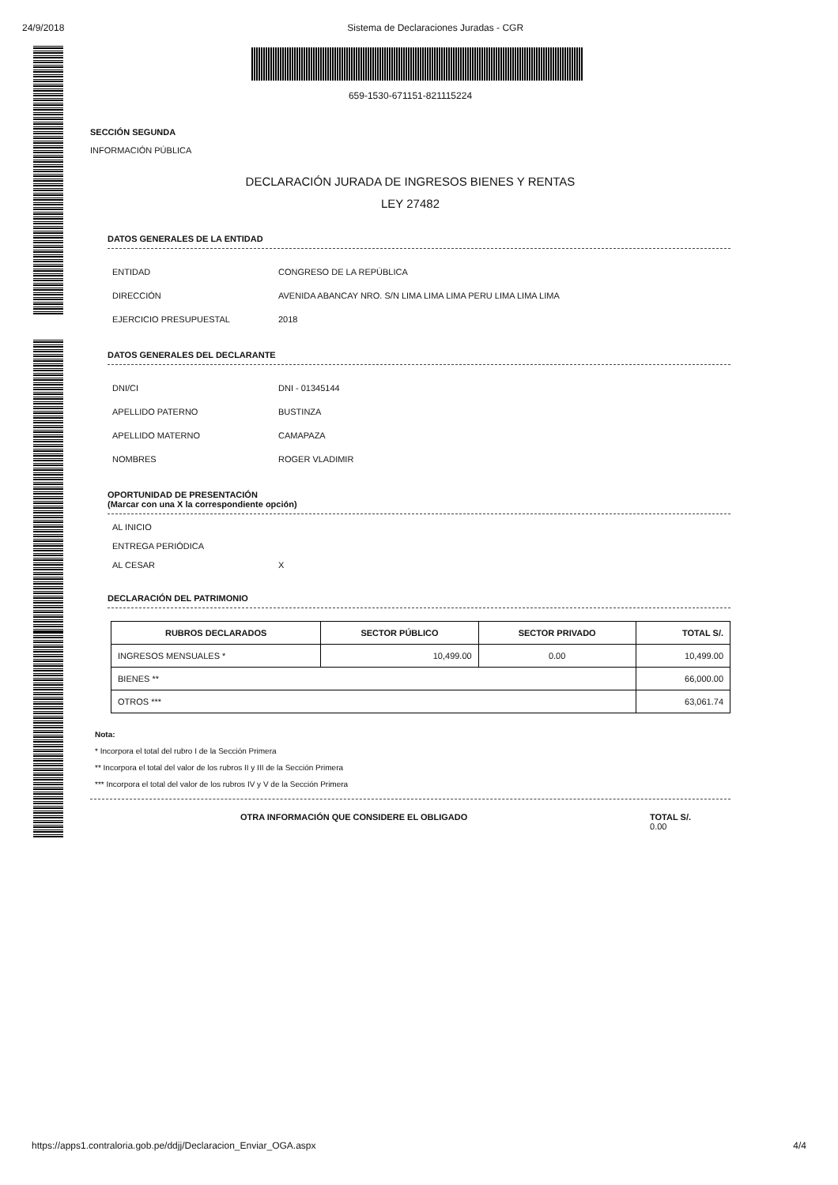24/9/2018 Sistema de Declaraciones Juradas - CGR
659-1530-671151-821115224
SECCIÓN SEGUNDA
INFORMACIÓN PÚBLICA
DECLARACIÓN JURADA DE INGRESOS BIENES Y RENTAS
LEY 27482
DATOS GENERALES DE LA ENTIDAD
ENTIDAD CONGRESO DE LA REPÚBLICA
DIRECCIÓN AVENIDA ABANCAY NRO. S/N LIMA LIMA LIMA PERU LIMA LIMA LIMA
EJERCICIO PRESUPUESTAL 2018
DATOS GENERALES DEL DECLARANTE
DNI/CI DNI - 01345144
APELLIDO PATERNO BUSTINZA
APELLIDO MATERNO CAMAPAZA
NOMBRES ROGER VLADIMIR
OPORTUNIDAD DE PRESENTACIÓN
(Marcar con una X la correspondiente opción)
AL INICIO
ENTREGA PERIÓDICA
AL CESAR X
DECLARACIÓN DEL PATRIMONIO
| RUBROS DECLARADOS | SECTOR PÚBLICO | SECTOR PRIVADO | TOTAL S/. |
| --- | --- | --- | --- |
| INGRESOS MENSUALES * | 10,499.00 | 0.00 | 10,499.00 |
| BIENES ** | | | 66,000.00 |
| OTROS *** | | | 63,061.74 |
Nota:
* Incorpora el total del rubro I de la Sección Primera
** Incorpora el total del valor de los rubros II y III de la Sección Primera
*** Incorpora el total del valor de los rubros IV y V de la Sección Primera
OTRA INFORMACIÓN QUE CONSIDERE EL OBLIGADO TOTAL S/.
0.00
https://apps1.contraloria.gob.pe/ddjj/Declaracion_Enviar_OGA.aspx 4/4